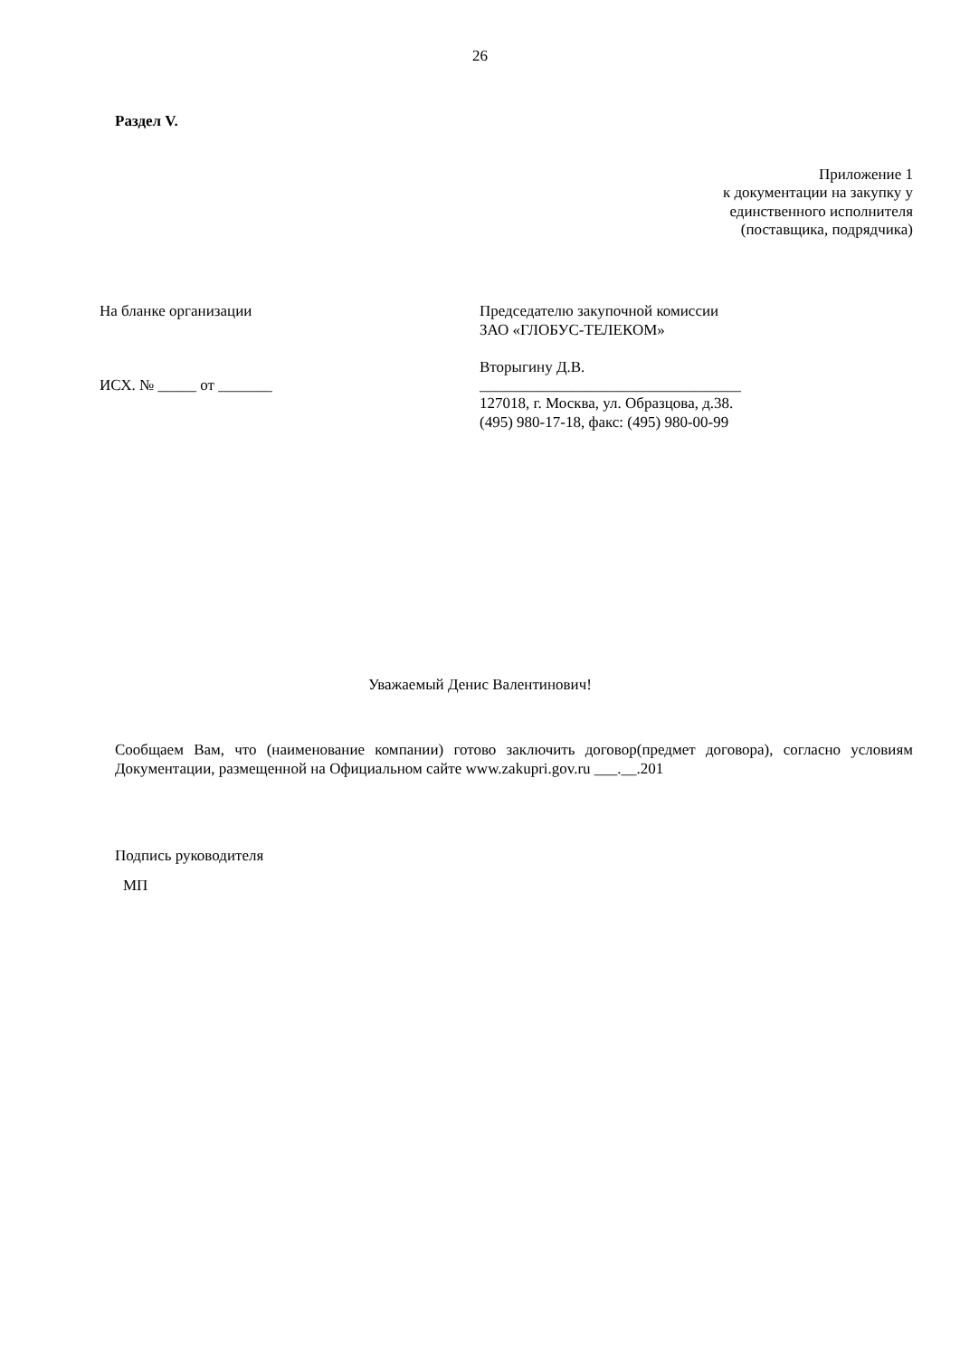26
Раздел V.
Приложение 1
к документации на закупку у
единственного исполнителя
(поставщика, подрядчика)
На бланке организации
ИСХ. № _____ от _______
Председателю закупочной комиссии
ЗАО «ГЛОБУС-ТЕЛЕКОМ»
Вторыгину Д.В.
__________________________________
127018, г. Москва, ул. Образцова, д.38.
(495) 980-17-18, факс: (495) 980-00-99
Уважаемый Денис Валентинович!
Сообщаем Вам, что (наименование компании) готово заключить договор(предмет договора), согласно условиям Документации, размещенной на Официальном сайте www.zakupri.gov.ru ___.__.201
Подпись руководителя
МП